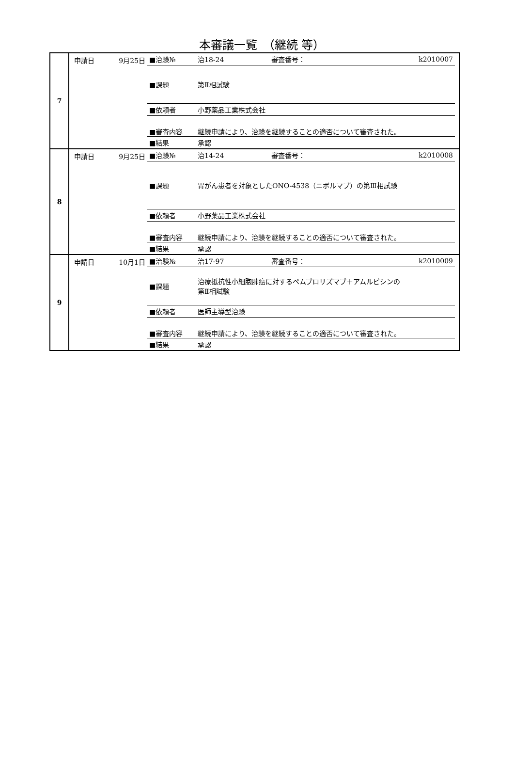本審議一覧　（継続 等）
| 7 | 申請日 | 9月25日 | / ■治験№ / 治18-24 / 審査番号： / k2010007 / / ■課題 / 第Ⅱ相試験 / / / / ■依頼者 / 小野薬品工業株式会社 / / / / ■審査内容 / 継続申請により、治験を継続することの適否について審査された。 / / / / ■結果 / 承認 / / / |
| 8 | 申請日 | 9月25日 | / ■治験№ / 治14-24 / 審査番号： / k2010008 / / ■課題 / 胃がん患者を対象としたONO-4538（ニボルマブ）の第Ⅲ相試験 / / / / ■依頼者 / 小野薬品工業株式会社 / / / / ■審査内容 / 継続申請により、治験を継続することの適否について審査された。 / / / / ■結果 / 承認 / / / |
| 9 | 申請日 | 10月1日 | / ■治験№ / 治17-97 / 審査番号： / k2010009 / / ■課題 / 治療抵抗性小細胞肺癌に対するペムブロリズマブ＋アムルビシンの 第Ⅱ相試験 / / / / ■依頼者 / 医師主導型治験 / / / / ■審査内容 / 継続申請により、治験を継続することの適否について審査された。 / / / / ■結果 / 承認 / / / |